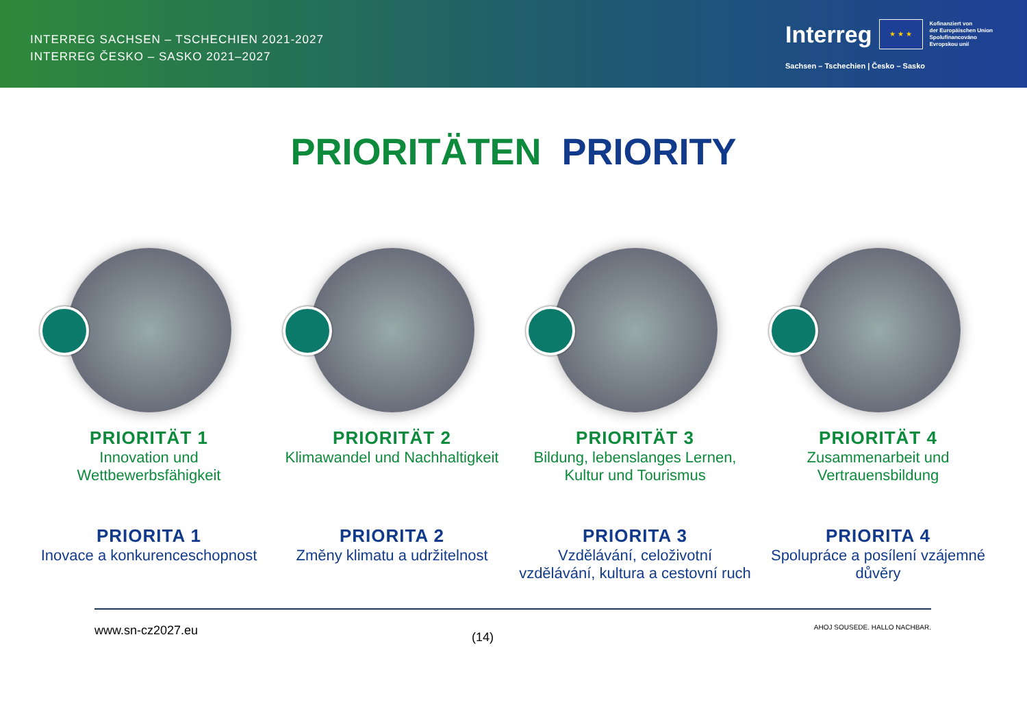INTERREG SACHSEN – TSCHECHIEN 2021-2027
INTERREG ČESKO – SASKO 2021–2027
Interreg
★ ★ ★
Kofinanziert von
der Europäischen Union
Spolufinancováno
Evropskou unií
Sachsen – Tschechien | Česko – Sasko
PRIORITÄTEN PRIORITY
PRIORITÄT 1
Innovation und Wettbewerbsfähigkeit
PRIORITÄT 2
Klimawandel und Nachhaltigkeit
PRIORITÄT 3
Bildung, lebenslanges Lernen, Kultur und Tourismus
PRIORITÄT 4
Zusammenarbeit und Vertrauensbildung
PRIORITA 1
Inovace a konkurenceschopnost
PRIORITA 2
Změny klimatu a udržitelnost
PRIORITA 3
Vzdělávání, celoživotní vzdělávání, kultura a cestovní ruch
PRIORITA 4
Spolupráce a posílení vzájemné důvěry
www.sn-cz2027.eu (14) AHOJ SOUSEDE. HALLO NACHBAR.